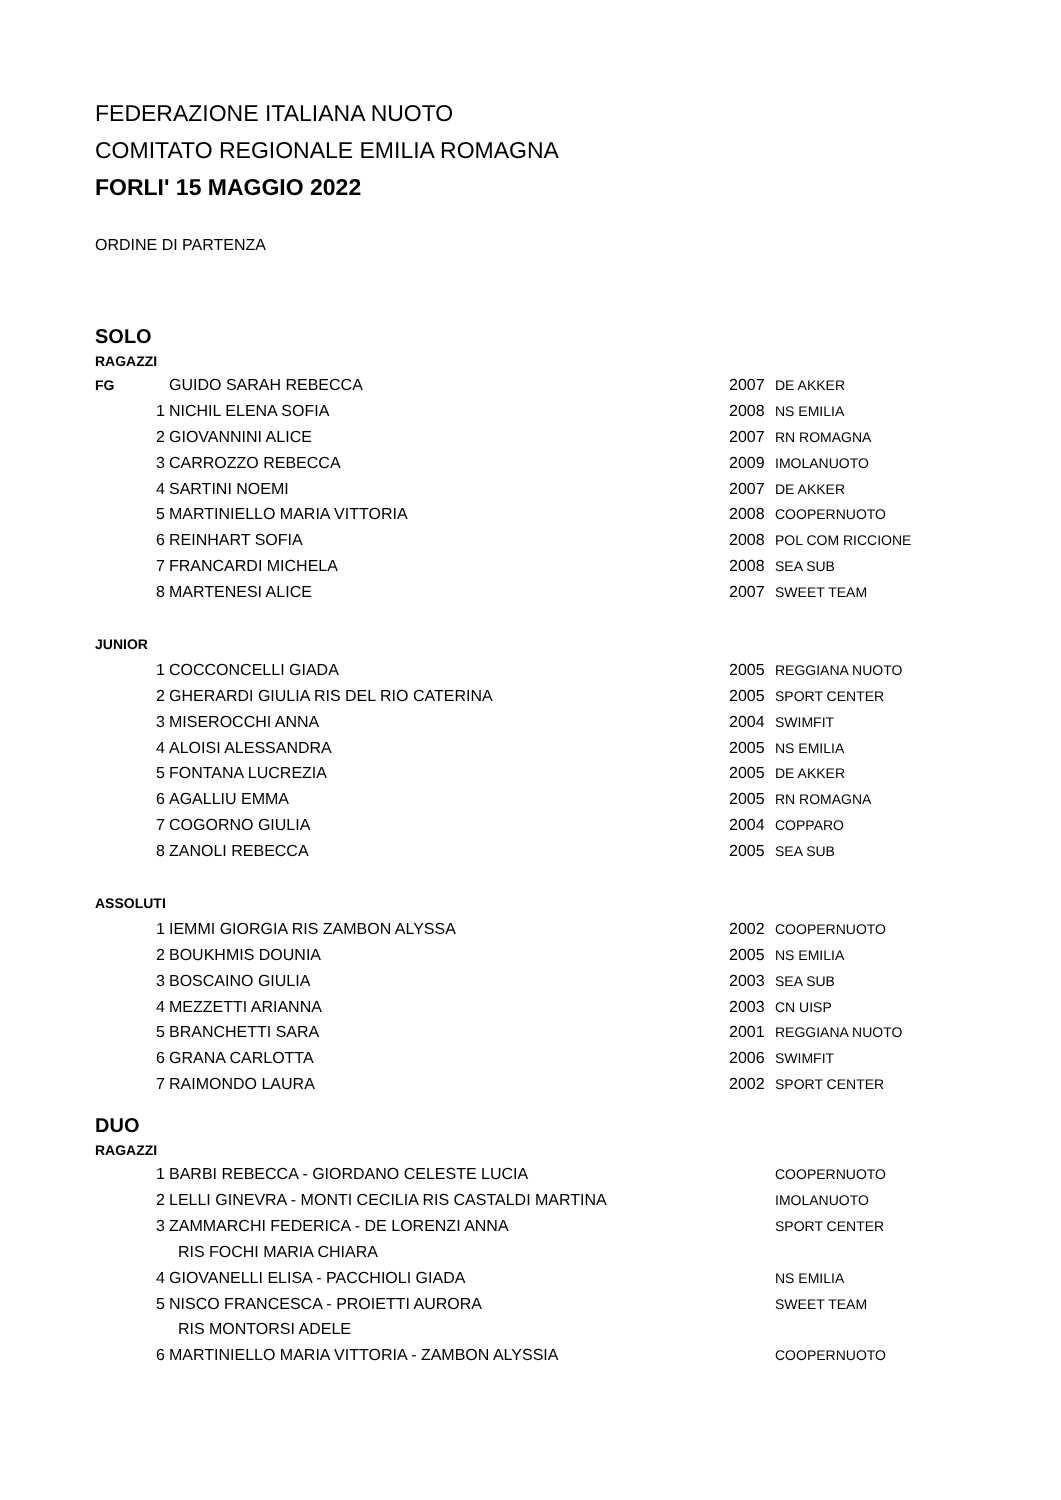FEDERAZIONE ITALIANA NUOTO
COMITATO REGIONALE EMILIA ROMAGNA
FORLI' 15 MAGGIO 2022
ORDINE DI PARTENZA
SOLO
RAGAZZI
| FG | | GUIDO SARAH REBECCA | 2007 | DE AKKER |
| | 1 | NICHIL ELENA SOFIA | 2008 | NS EMILIA |
| | 2 | GIOVANNINI ALICE | 2007 | RN ROMAGNA |
| | 3 | CARROZZO REBECCA | 2009 | IMOLANUOTO |
| | 4 | SARTINI NOEMI | 2007 | DE AKKER |
| | 5 | MARTINIELLO MARIA VITTORIA | 2008 | COOPERNUOTO |
| | 6 | REINHART SOFIA | 2008 | POL COM RICCIONE |
| | 7 | FRANCARDI MICHELA | 2008 | SEA SUB |
| | 8 | MARTENESI ALICE | 2007 | SWEET TEAM |
| JUNIOR | | | | |
| | 1 | COCCONCELLI GIADA | 2005 | REGGIANA NUOTO |
| | 2 | GHERARDI GIULIA RIS DEL RIO CATERINA | 2005 | SPORT CENTER |
| | 3 | MISEROCCHI ANNA | 2004 | SWIMFIT |
| | 4 | ALOISI ALESSANDRA | 2005 | NS EMILIA |
| | 5 | FONTANA LUCREZIA | 2005 | DE AKKER |
| | 6 | AGALLIU EMMA | 2005 | RN ROMAGNA |
| | 7 | COGORNO GIULIA | 2004 | COPPARO |
| | 8 | ZANOLI REBECCA | 2005 | SEA SUB |
| ASSOLUTI | | | | |
| | 1 | IEMMI GIORGIA RIS ZAMBON ALYSSA | 2002 | COOPERNUOTO |
| | 2 | BOUKHMIS DOUNIA | 2005 | NS EMILIA |
| | 3 | BOSCAINO GIULIA | 2003 | SEA SUB |
| | 4 | MEZZETTI ARIANNA | 2003 | CN UISP |
| | 5 | BRANCHETTI SARA | 2001 | REGGIANA NUOTO |
| | 6 | GRANA CARLOTTA | 2006 | SWIMFIT |
| | 7 | RAIMONDO LAURA | 2002 | SPORT CENTER |
DUO
RAGAZZI
| | 1 | BARBI REBECCA - GIORDANO CELESTE LUCIA | | COOPERNUOTO |
| | 2 | LELLI GINEVRA - MONTI CECILIA RIS CASTALDI MARTINA | | IMOLANUOTO |
| | 3 | ZAMMARCHI FEDERICA - DE LORENZI ANNA | | SPORT CENTER |
| | | RIS FOCHI MARIA CHIARA | | |
| | 4 | GIOVANELLI ELISA - PACCHIOLI GIADA | | NS EMILIA |
| | 5 | NISCO FRANCESCA - PROIETTI AURORA | | SWEET TEAM |
| | | RIS MONTORSI ADELE | | |
| | 6 | MARTINIELLO MARIA VITTORIA - ZAMBON ALYSSIA | | COOPERNUOTO |